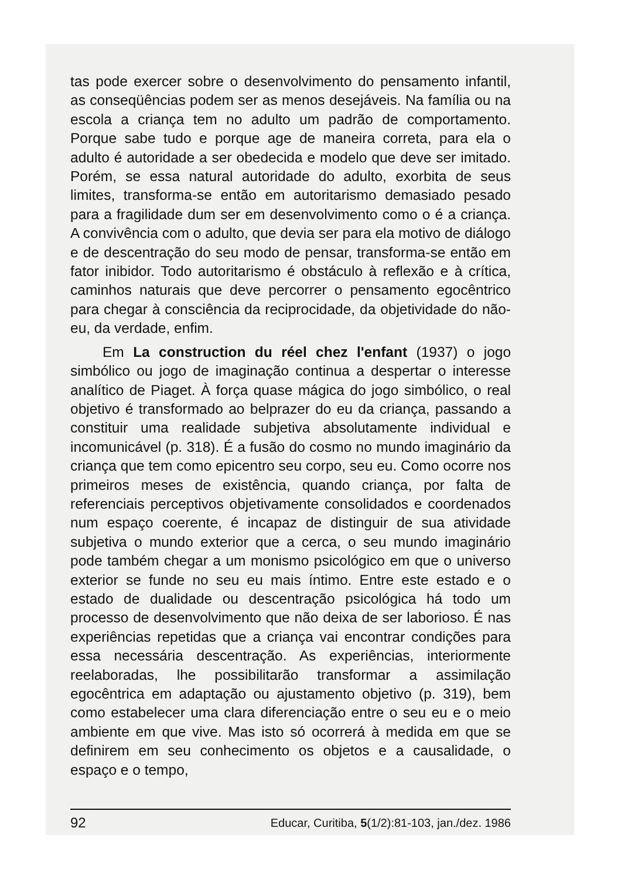tas pode exercer sobre o desenvolvimento do pensamento infantil, as conseqüências podem ser as menos desejáveis. Na família ou na escola a criança tem no adulto um padrão de comportamento. Porque sabe tudo e porque age de maneira correta, para ela o adulto é autoridade a ser obedecida e modelo que deve ser imitado. Porém, se essa natural autoridade do adulto, exorbita de seus limites, transforma-se então em autoritarismo demasiado pesado para a fragilidade dum ser em desenvolvimento como o é a criança. A convivência com o adulto, que devia ser para ela motivo de diálogo e de descentração do seu modo de pensar, transforma-se então em fator inibidor. Todo autoritarismo é obstáculo à reflexão e à crítica, caminhos naturais que deve percorrer o pensamento egocêntrico para chegar à consciência da reciprocidade, da objetividade do não-eu, da verdade, enfim.
Em La construction du réel chez l'enfant (1937) o jogo simbólico ou jogo de imaginação continua a despertar o interesse analítico de Piaget. À força quase mágica do jogo simbólico, o real objetivo é transformado ao belprazer do eu da criança, passando a constituir uma realidade subjetiva absolutamente individual e incomunicável (p. 318). É a fusão do cosmo no mundo imaginário da criança que tem como epicentro seu corpo, seu eu. Como ocorre nos primeiros meses de existência, quando criança, por falta de referenciais perceptivos objetivamente consolidados e coordenados num espaço coerente, é incapaz de distinguir de sua atividade subjetiva o mundo exterior que a cerca, o seu mundo imaginário pode também chegar a um monismo psicológico em que o universo exterior se funde no seu eu mais íntimo. Entre este estado e o estado de dualidade ou descentração psicológica há todo um processo de desenvolvimento que não deixa de ser laborioso. É nas experiências repetidas que a criança vai encontrar condições para essa necessária descentração. As experiências, interiormente reelaboradas, lhe possibilitarão transformar a assimilação egocêntrica em adaptação ou ajustamento objetivo (p. 319), bem como estabelecer uma clara diferenciação entre o seu eu e o meio ambiente em que vive. Mas isto só ocorrerá à medida em que se definirem em seu conhecimento os objetos e a causalidade, o espaço e o tempo,
92 Educar, Curitiba, 5(1/2):81-103, jan./dez. 1986